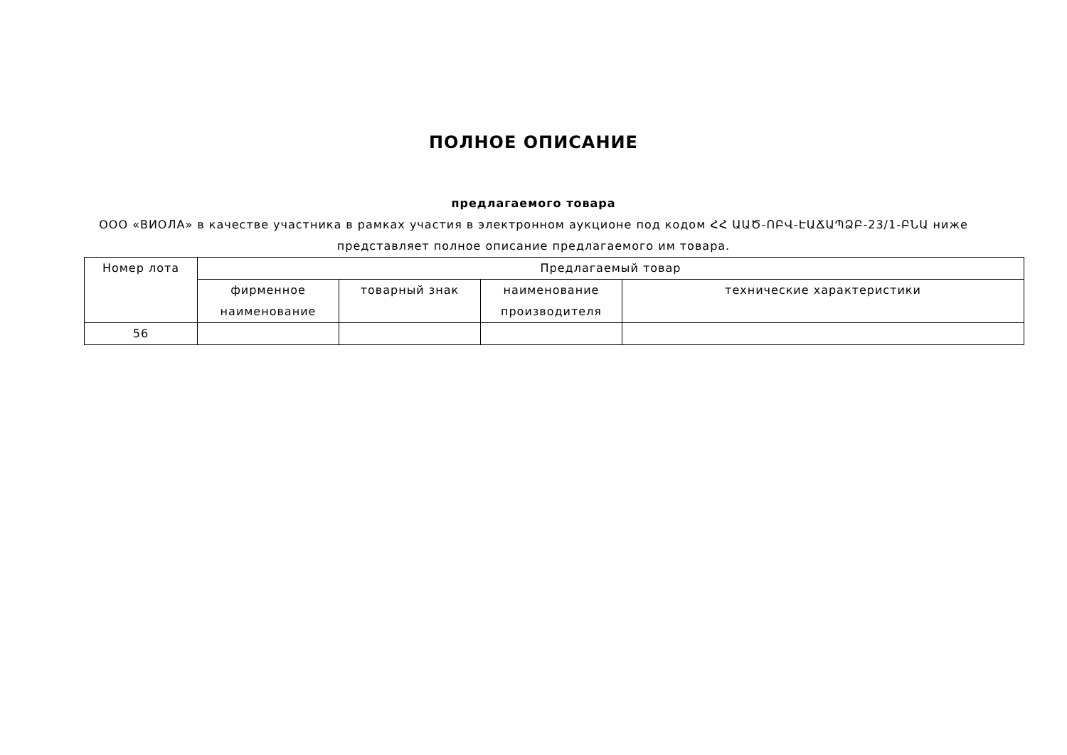ПОЛНОЕ ОПИСАНИЕ
предлагаемого товара
ООО «ВИОЛА» в качестве участника в рамках участия в электронном аукционе под кодом ՀՀ ԱԱԾ-ՈԲՎ-ԷԱՃԱՊՁԲ-23/1-ԲՆԱ ниже представляет полное описание предлагаемого им товара.
| Номер лота | Предлагаемый товар | | | |
| --- | --- | --- | --- | --- |
| | фирменное наименование | товарный знак | наименование производителя | технические характеристики |
| 56 | | | | |